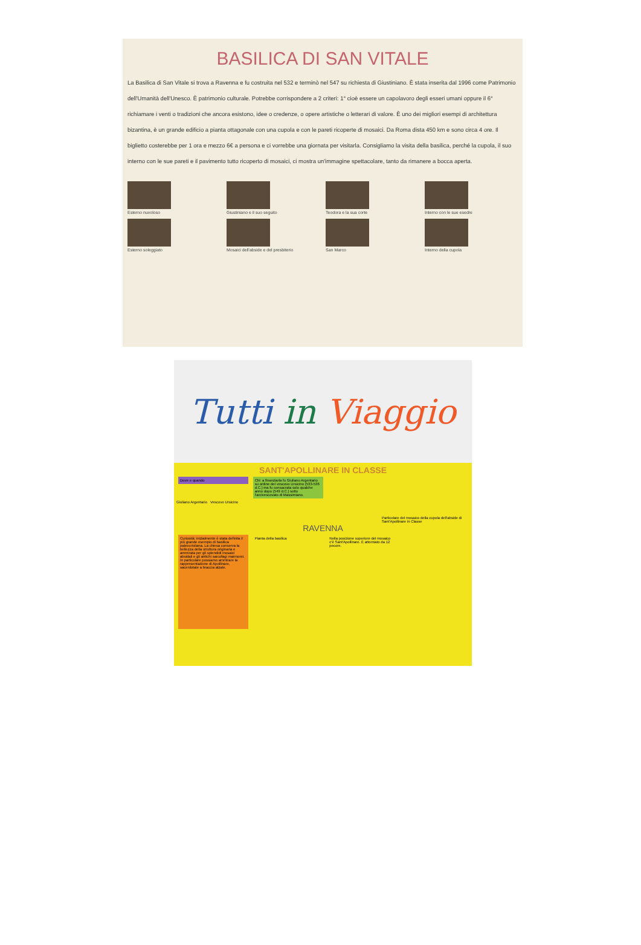BASILICA DI SAN VITALE
La Basilica di San Vitale si trova a Ravenna e fu costruita nel 532 e terminò nel 547 su richiesta di Giustiniano. È stata inserita dal 1996 come Patrimonio dell'Umanità dell'Unesco. È patrimonio culturale. Potrebbe corrispondere a 2 criteri: 1° cioè essere un capolavoro degli esseri umani oppure il 6° richiamare i venti o tradizioni che ancora esistono, idee o credenze, o opere artistiche o letterari di valore. È uno dei migliori esempi di architettura bizantina, è un grande edificio a pianta ottagonale con una cupola e con le pareti ricoperte di mosaici. Da Roma dista 450 km e sono circa 4 ore. Il biglietto costerebbe per 1 ora e mezzo 6€ a persona e ci vorrebbe una giornata per visitarla. Consigliamo la visita della basilica, perché la cupola, il suo interno con le sue pareti e il pavimento tutto ricoperto di mosaici, ci mostra un'immagine spettacolare, tanto da rimanere a bocca aperta.
Esterno nuvoloso
Esterno soleggiato
Giustiniano e il suo seguito
Mosaici dell'abside e del presbiterio
Teodora e la sua corte
San Marco
Interno con le sue esedre
Interno della cupola
Tutti in Viaggio
SANT'APOLLINARE IN CLASSE
Dove e quando
Chi: a finanziarla fu Giuliano Argentario su ordine del vescovo Ursicino (533-536 d.C.) ma fu consacrata solo qualche anno dopo (549 d.C.) sotto l'arcivescovato di Massimiano.
Giuliano Argentario Vescovo Ursicino
Particolare del mosaico della cupola dell'abside di Sant'Apollinare in Classe
RAVENNA
Curiosità: inizialmente è stata definita il più grande esempio di basilica paleocristiana. La chiesa conserva la bellezza della struttura originaria e ammirata per gli splendidi mosaici absidali e gli antichi sarcofagi marmorei. In particolare possiamo ammirare la rappresentazione di Apollinare, sacerdotale a braccia alzate.
Pianta della basilica
Nella posizione superiore del mosaico c'è Sant'Apollinare. È attorniato da 12 pecore.